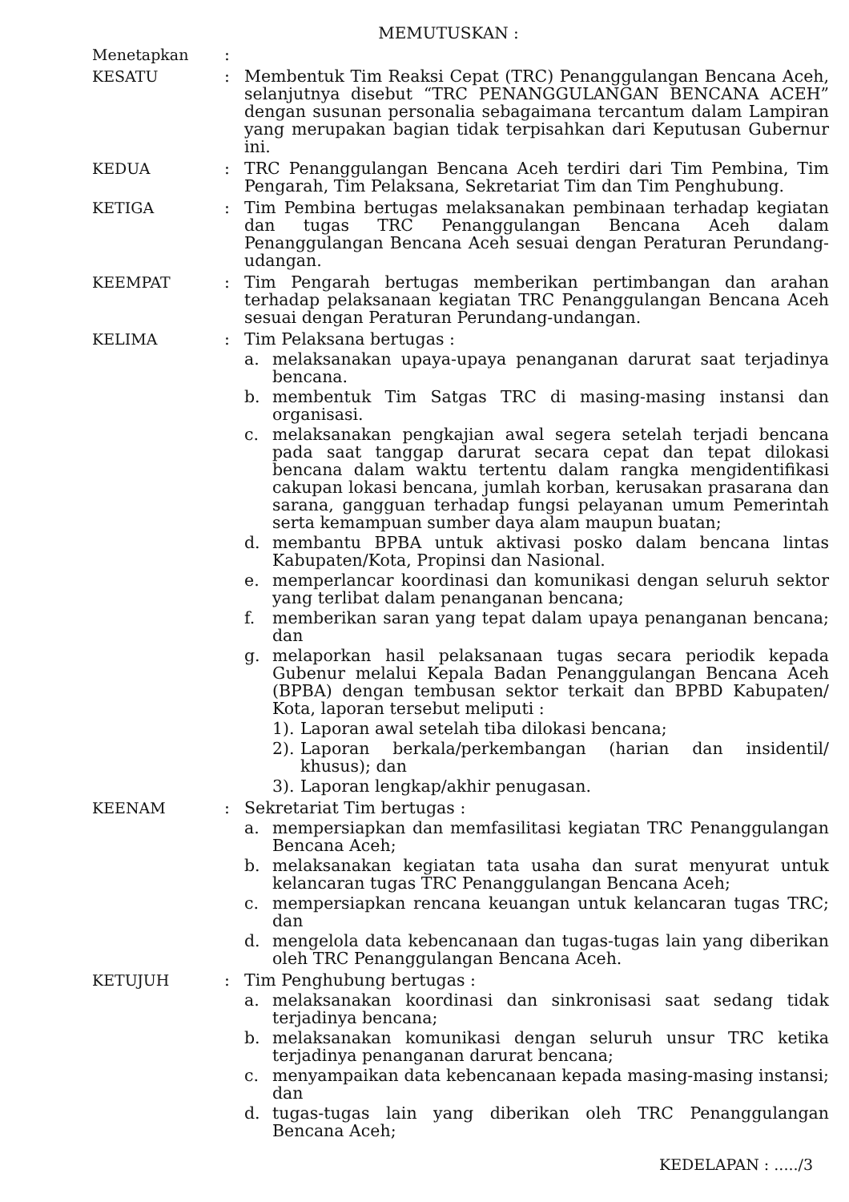MEMUTUSKAN :
Menetapkan :
KESATU : Membentuk Tim Reaksi Cepat (TRC) Penanggulangan Bencana Aceh, selanjutnya disebut “TRC PENANGGULANGAN BENCANA ACEH” dengan susunan personalia sebagaimana tercantum dalam Lampiran yang merupakan bagian tidak terpisahkan dari Keputusan Gubernur ini.
KEDUA : TRC Penanggulangan Bencana Aceh terdiri dari Tim Pembina, Tim Pengarah, Tim Pelaksana, Sekretariat Tim dan Tim Penghubung.
KETIGA : Tim Pembina bertugas melaksanakan pembinaan terhadap kegiatan dan tugas TRC Penanggulangan Bencana Aceh dalam Penanggulangan Bencana Aceh sesuai dengan Peraturan Perundang-udangan.
KEEMPAT : Tim Pengarah bertugas memberikan pertimbangan dan arahan terhadap pelaksanaan kegiatan TRC Penanggulangan Bencana Aceh sesuai dengan Peraturan Perundang-undangan.
KELIMA : Tim Pelaksana bertugas :
a. melaksanakan upaya-upaya penanganan darurat saat terjadinya bencana.
b. membentuk Tim Satgas TRC di masing-masing instansi dan organisasi.
c. melaksanakan pengkajian awal segera setelah terjadi bencana pada saat tanggap darurat secara cepat dan tepat dilokasi bencana dalam waktu tertentu dalam rangka mengidentifikasi cakupan lokasi bencana, jumlah korban, kerusakan prasarana dan sarana, gangguan terhadap fungsi pelayanan umum Pemerintah serta kemampuan sumber daya alam maupun buatan;
d. membantu BPBA untuk aktivasi posko dalam bencana lintas Kabupaten/Kota, Propinsi dan Nasional.
e. memperlancar koordinasi dan komunikasi dengan seluruh sektor yang terlibat dalam penanganan bencana;
f. memberikan saran yang tepat dalam upaya penanganan bencana; dan
g. melaporkan hasil pelaksanaan tugas secara periodik kepada Gubenur melalui Kepala Badan Penanggulangan Bencana Aceh (BPBA) dengan tembusan sektor terkait dan BPBD Kabupaten/ Kota, laporan tersebut meliputi :
1).
Laporan awal setelah tiba dilokasi bencana;
2).
Laporan berkala/perkembangan (harian dan insidentil/ khusus); dan
3).
Laporan lengkap/akhir penugasan.
KEENAM : Sekretariat Tim bertugas :
a. mempersiapkan dan memfasilitasi kegiatan TRC Penanggulangan Bencana Aceh;
b. melaksanakan kegiatan tata usaha dan surat menyurat untuk kelancaran tugas TRC Penanggulangan Bencana Aceh;
c. mempersiapkan rencana keuangan untuk kelancaran tugas TRC; dan
d. mengelola data kebencanaan dan tugas-tugas lain yang diberikan oleh TRC Penanggulangan Bencana Aceh.
KETUJUH : Tim Penghubung bertugas :
a. melaksanakan koordinasi dan sinkronisasi saat sedang tidak terjadinya bencana;
b. melaksanakan komunikasi dengan seluruh unsur TRC ketika terjadinya penanganan darurat bencana;
c. menyampaikan data kebencanaan kepada masing-masing instansi; dan
d. tugas-tugas lain yang diberikan oleh TRC Penanggulangan Bencana Aceh;
KEDELAPAN : ...../3